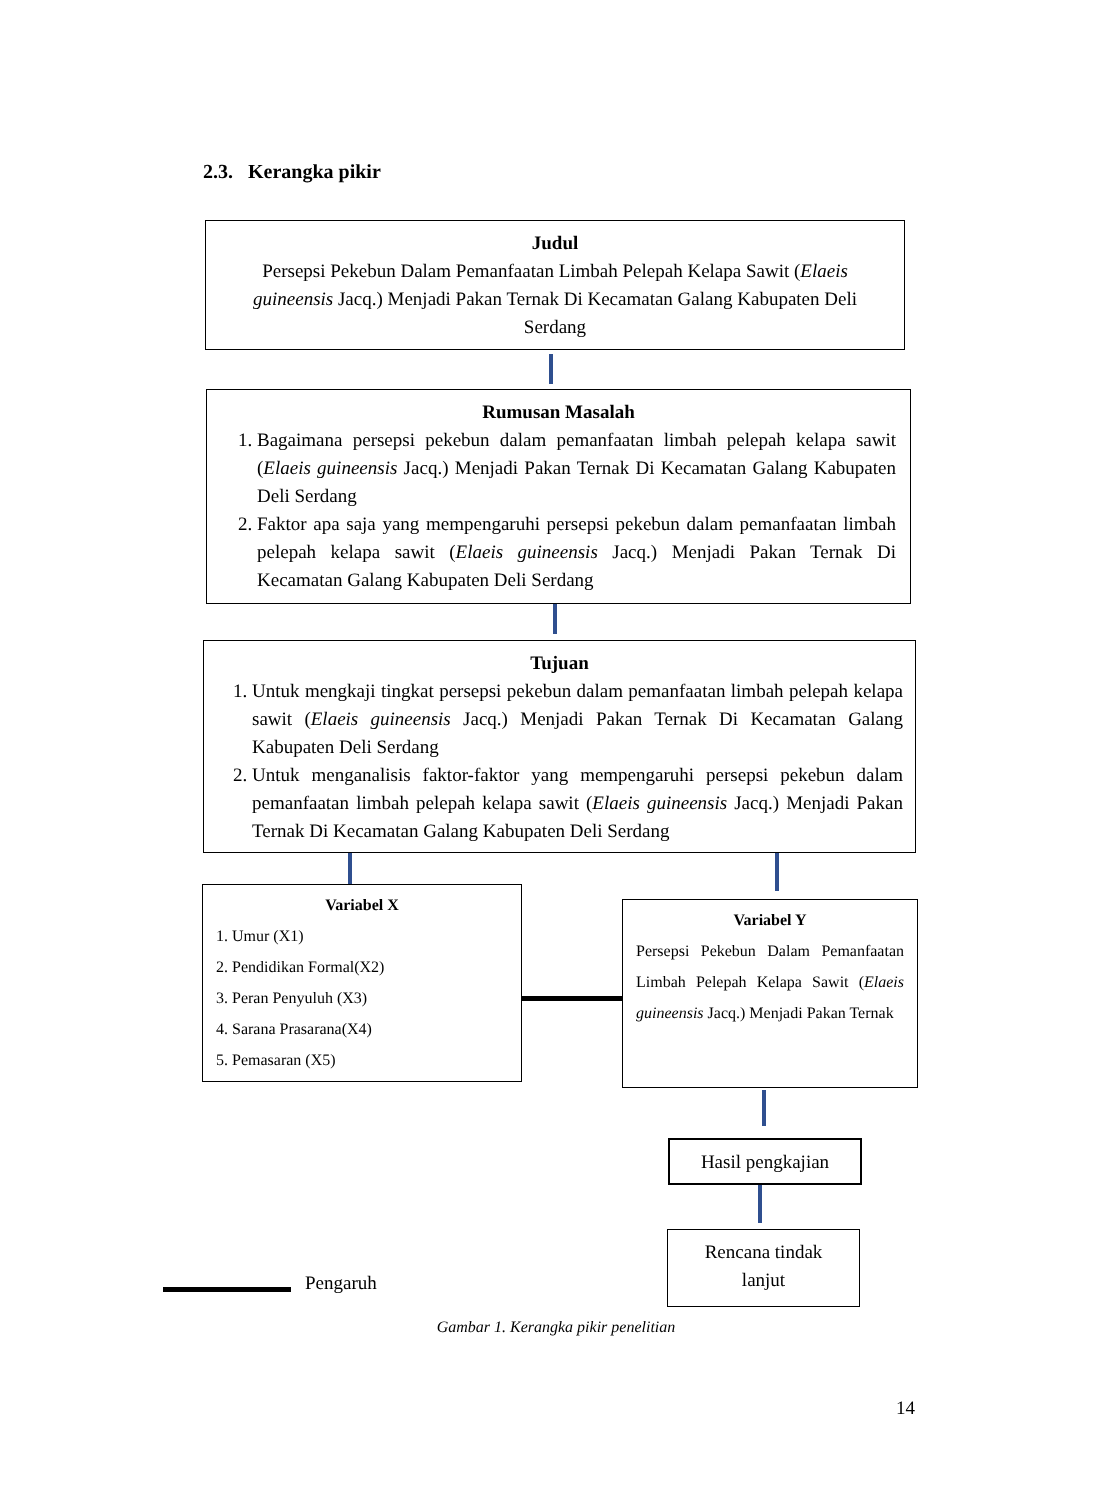2.3. Kerangka pikir
Judul
Persepsi Pekebun Dalam Pemanfaatan Limbah Pelepah Kelapa Sawit (Elaeis guineensis Jacq.) Menjadi Pakan Ternak Di Kecamatan Galang Kabupaten Deli Serdang
Rumusan Masalah
1. Bagaimana persepsi pekebun dalam pemanfaatan limbah pelepah kelapa sawit (Elaeis guineensis Jacq.) Menjadi Pakan Ternak Di Kecamatan Galang Kabupaten Deli Serdang
2. Faktor apa saja yang mempengaruhi persepsi pekebun dalam pemanfaatan limbah pelepah kelapa sawit (Elaeis guineensis Jacq.) Menjadi Pakan Ternak Di Kecamatan Galang Kabupaten Deli Serdang
Tujuan
1. Untuk mengkaji tingkat persepsi pekebun dalam pemanfaatan limbah pelepah kelapa sawit (Elaeis guineensis Jacq.) Menjadi Pakan Ternak Di Kecamatan Galang Kabupaten Deli Serdang
2. Untuk menganalisis faktor-faktor yang mempengaruhi persepsi pekebun dalam pemanfaatan limbah pelepah kelapa sawit (Elaeis guineensis Jacq.) Menjadi Pakan Ternak Di Kecamatan Galang Kabupaten Deli Serdang
Variabel X
1. Umur (X1)
2. Pendidikan Formal(X2)
3. Peran Penyuluh (X3)
4. Sarana Prasarana(X4)
5. Pemasaran (X5)
Variabel Y
Persepsi Pekebun Dalam Pemanfaatan Limbah Pelepah Kelapa Sawit (Elaeis guineensis Jacq.) Menjadi Pakan Ternak
Hasil pengkajian
Rencana tindak
lanjut
Pengaruh
Gambar 1. Kerangka pikir penelitian
14